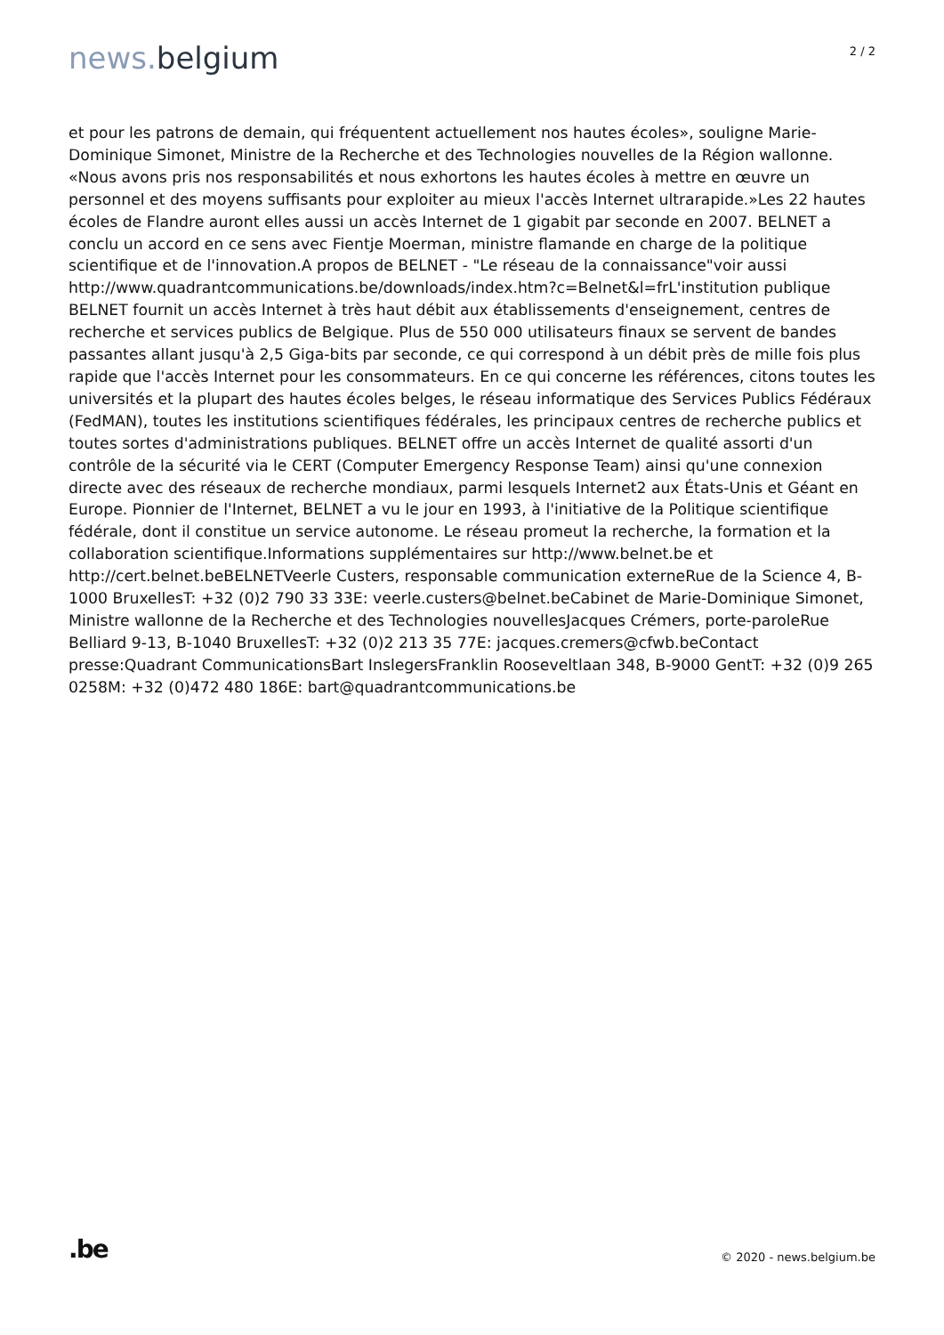news. belgium
2 / 2
et pour les patrons de demain, qui fréquentent actuellement nos hautes écoles», souligne Marie-Dominique Simonet, Ministre de la Recherche et des Technologies nouvelles de la Région wallonne. «Nous avons pris nos responsabilités et nous exhortons les hautes écoles à mettre en œuvre un personnel et des moyens suffisants pour exploiter au mieux l'accès Internet ultrarapide.»Les 22 hautes écoles de Flandre auront elles aussi un accès Internet de 1 gigabit par seconde en 2007. BELNET a conclu un accord en ce sens avec Fientje Moerman, ministre flamande en charge de la politique scientifique et de l'innovation.A propos de BELNET - "Le réseau de la connaissance"voir aussi http://www.quadrantcommunications.be/downloads/index.htm?c=Belnet&l=frL'institution publique BELNET fournit un accès Internet à très haut débit aux établissements d'enseignement, centres de recherche et services publics de Belgique. Plus de 550 000 utilisateurs finaux se servent de bandes passantes allant jusqu'à 2,5 Giga-bits par seconde, ce qui correspond à un débit près de mille fois plus rapide que l'accès Internet pour les consommateurs. En ce qui concerne les références, citons toutes les universités et la plupart des hautes écoles belges, le réseau informatique des Services Publics Fédéraux (FedMAN), toutes les institutions scientifiques fédérales, les principaux centres de recherche publics et toutes sortes d'administrations publiques. BELNET offre un accès Internet de qualité assorti d'un contrôle de la sécurité via le CERT (Computer Emergency Response Team) ainsi qu'une connexion directe avec des réseaux de recherche mondiaux, parmi lesquels Internet2 aux États-Unis et Géant en Europe. Pionnier de l'Internet, BELNET a vu le jour en 1993, à l'initiative de la Politique scientifique fédérale, dont il constitue un service autonome. Le réseau promeut la recherche, la formation et la collaboration scientifique.Informations supplémentaires sur http://www.belnet.be et http://cert.belnet.beBELNETVeerle Custers, responsable communication externeRue de la Science 4, B-1000 BruxellesT: +32 (0)2 790 33 33E: veerle.custers@belnet.beCabinet de Marie-Dominique Simonet, Ministre wallonne de la Recherche et des Technologies nouvellesJacques Crémers, porte-paroleRue Belliard 9-13, B-1040 BruxellesT: +32 (0)2 213 35 77E: jacques.cremers@cfwb.beContact presse:Quadrant CommunicationsBart InslegersFranklin Rooseveltlaan 348, B-9000 GentT: +32 (0)9 265 0258M: +32 (0)472 480 186E: bart@quadrantcommunications.be
.be
© 2020 - news.belgium.be